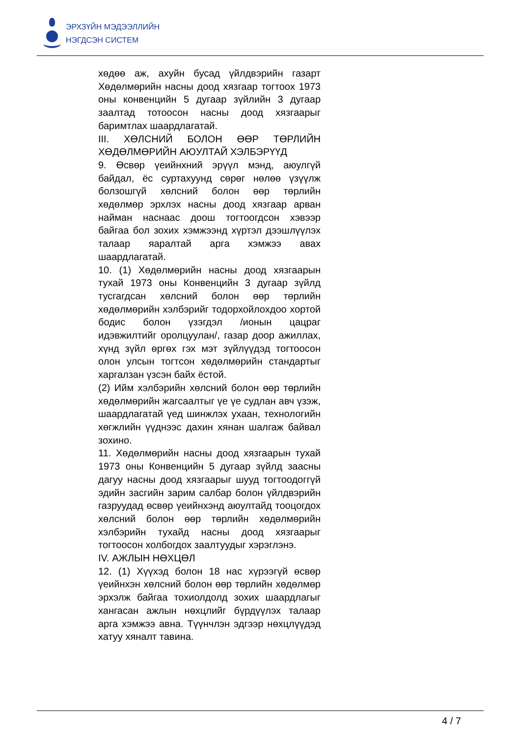ЭРХЗҮЙН МЭДЭЭЛЛИЙН
НЭГДСЭН СИСТЕМ
хөдөө аж, ахуйн бусад үйлдвэрийн газарт Хөдөлмөрийн насны доод хязгаар тогтоох 1973 оны конвенцийн 5 дугаар зүйлийн 3 дугаар заалтад тотоосон насны доод хязгаарыг баримтлах шаардлагатай.
III. ХӨЛСНИЙ БОЛОН ӨӨР ТӨРЛИЙН ХӨДӨЛМӨРИЙН АЮУЛТАЙ ХЭЛБЭРҮҮД
9. Өсвөр үеийнхний эрүүл мэнд, аюулгүй байдал, ёс суртахуунд сөрөг нөлөө үзүүлж болзошгүй хөлсний болон өөр төрлийн хөдөлмөр эрхлэх насны доод хязгаар арван найман наснаас доош тогтоогдсон хэвээр байгаа бол зохих хэмжээнд хүртэл дээшлүүлэх талаар яаралтай арга хэмжээ авах шаардлагатай.
10. (1) Хөдөлмөрийн насны доод хязгаарын тухай 1973 оны Конвенцийн 3 дугаар зүйлд тусгагдсан хөлсний болон өөр төрлийн хөдөлмөрийн хэлбэрийг тодорхойлохдоо хортой бодис болон үзэгдэл /ионын цацраг идэвжилтийг оролцуулан/, газар доор ажиллах, хүнд зүйл өргөх гэх мэт зүйлүүдэд тогтоосон олон улсын тогтсон хөдөлмөрийн стандартыг харгалзан үзсэн байх ёстой.
(2) Ийм хэлбэрийн хөлсний болон өөр төрлийн хөдөлмөрийн жагсаалтыг үе үе судлан авч үзэж, шаардлагатай үед шинжлэх ухаан, технологийн хөгжлийн үүднээс дахин хянан шалгаж байвал зохино.
11. Хөдөлмөрийн насны доод хязгаарын тухай 1973 оны Конвенцийн 5 дугаар зүйлд заасны дагуу насны доод хязгаарыг шууд тогтоодоггүй эдийн засгийн зарим салбар болон үйлдвэрийн газруудад өсвөр үеийнхэнд аюултайд тооцогдох хөлсний болон өөр төрлийн хөдөлмөрийн хэлбэрийн тухайд насны доод хязгаарыг тогтоосон холбогдох заалтуудыг хэрэглэнэ.
IV. АЖЛЫН НӨХЦӨЛ
12. (1) Хүүхэд болон 18 нас хүрээгүй өсвөр үеийнхэн хөлсний болон өөр төрлийн хөдөлмөр эрхэлж байгаа тохиолдолд зохих шаардлагыг хангасан ажлын нөхцлийг бүрдүүлэх талаар арга хэмжээ авна. Түүнчлэн эдгээр нөхцлүүдэд хатуу хяналт тавина.
4 / 7